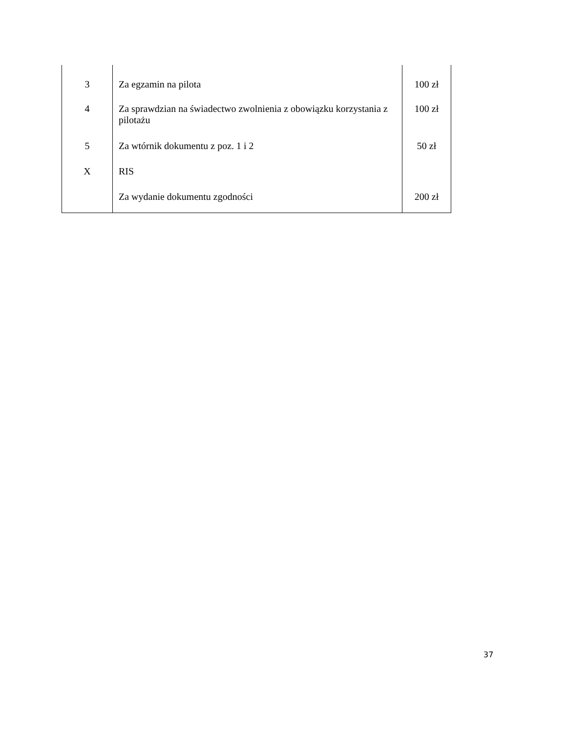| 3 | Za egzamin na pilota | 100 zł |
| 4 | Za sprawdzian na świadectwo zwolnienia z obowiązku korzystania z pilotażu | 100 zł |
| 5 | Za wtórnik dokumentu z poz. 1 i 2 | 50 zł |
| X | RIS | |
| | Za wydanie dokumentu zgodności | 200 zł |
37